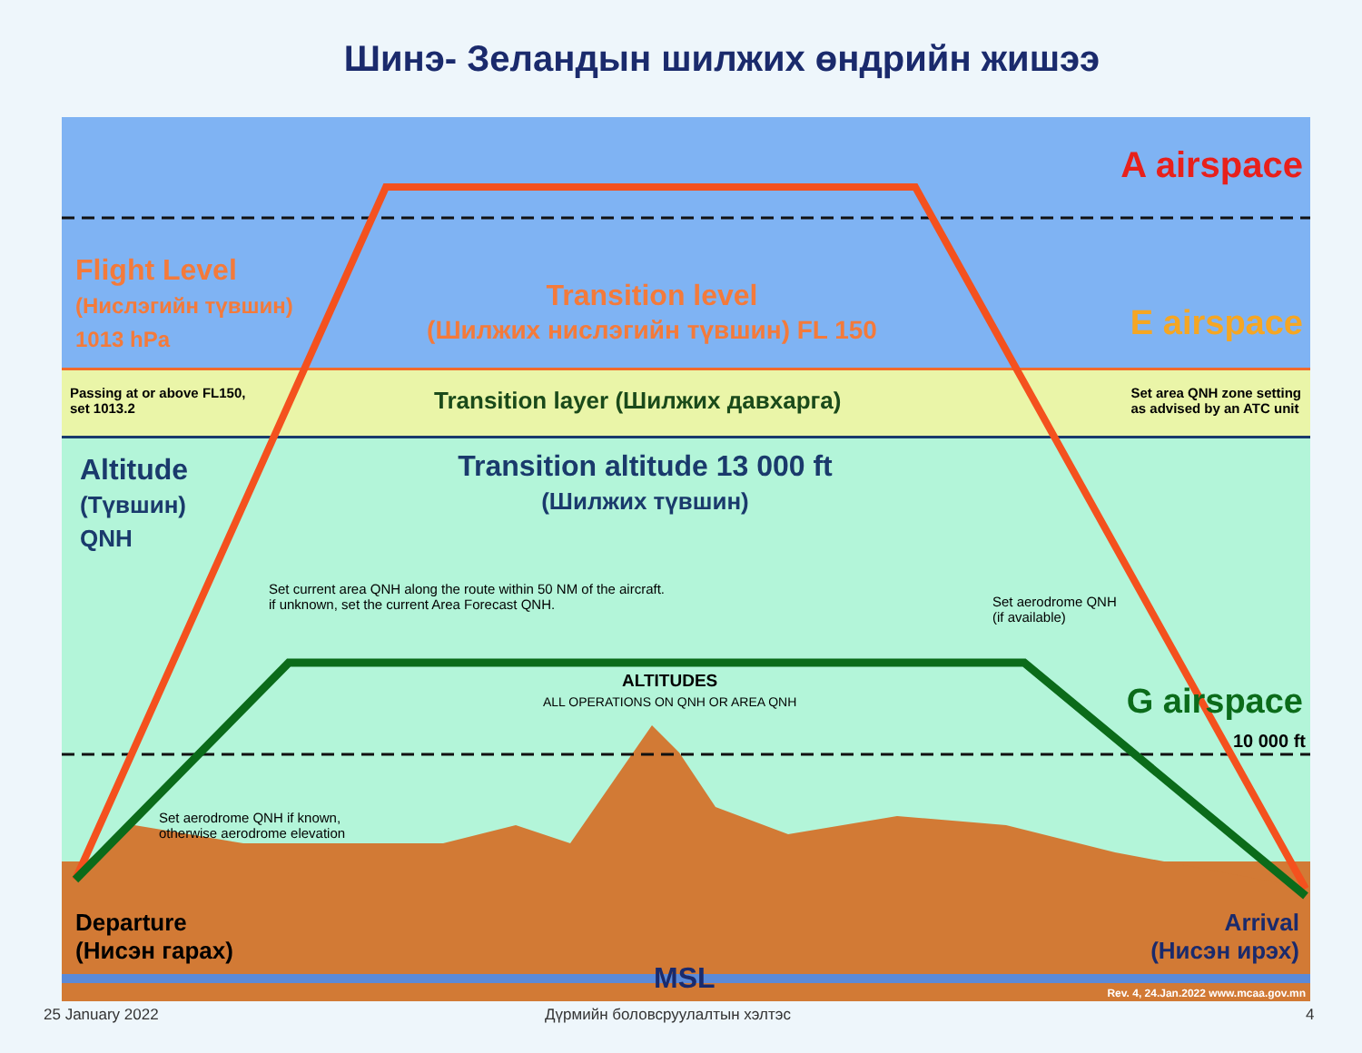Шинэ- Зеландын шилжих өндрийн жишээ
A airspace
Flight Level
(Нислэгийн түвшин)
1013 hPa
Transition level
(Шилжих нислэгийн түвшин) FL 150
E airspace
Passing at or above FL150,
set 1013.2
Transition layer (Шилжих давхарга)
Set area QNH zone setting
as advised by an ATC unit
Altitude
(Түвшин)
QNH
Transition altitude 13 000 ft
(Шилжих түвшин)
Set current area QNH along the route within 50 NM of the aircraft.
if unknown, set the current Area Forecast QNH.
Set aerodrome QNH
(if available)
ALTITUDES
ALL OPERATIONS ON QNH OR AREA QNH
G airspace
10 000 ft
Set aerodrome QNH if known,
otherwise aerodrome elevation
Departure
(Нисэн гарах)
Arrival
(Нисэн ирэх)
MSL
Rev. 4, 24.Jan.2022 www.mcaa.gov.mn
25 January 2022 Дүрмийн боловсруулалтын хэлтэс 4